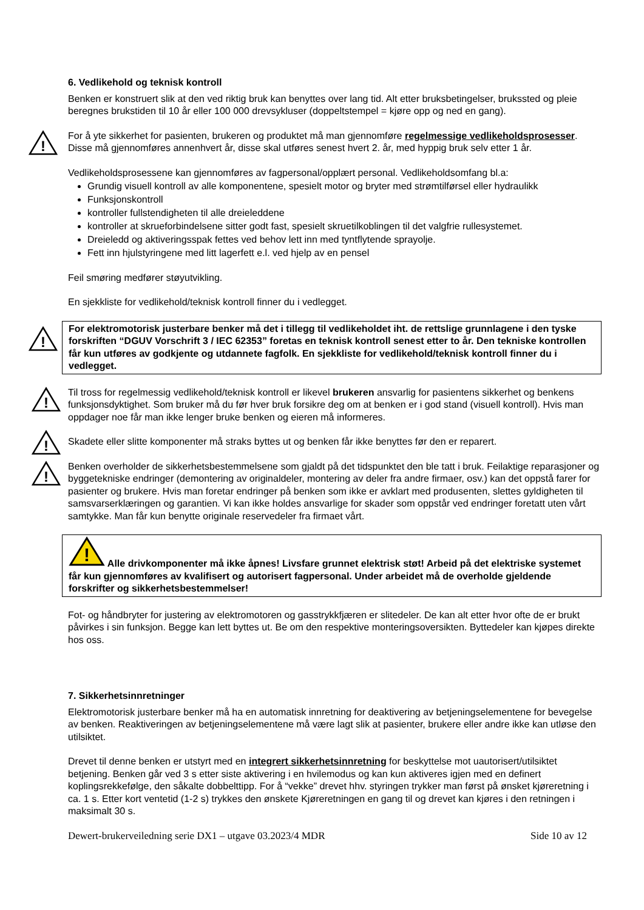6. Vedlikehold og teknisk kontroll
Benken er konstruert slik at den ved riktig bruk kan benyttes over lang tid. Alt etter bruksbetingelser, brukssted og pleie beregnes brukstiden til 10 år eller 100 000 drevsykluser (doppeltstempel = kjøre opp og ned en gang).
!
For å yte sikkerhet for pasienten, brukeren og produktet må man gjennomføre regelmessige vedlikeholdsprosesser. Disse må gjennomføres annenhvert år, disse skal utføres senest hvert 2. år, med hyppig bruk selv etter 1 år.
Vedlikeholdsprosessene kan gjennomføres av fagpersonal/opplært personal. Vedlikeholdsomfang bl.a:
Grundig visuell kontroll av alle komponentene, spesielt motor og bryter med strømtilførsel eller hydraulikk
Funksjonskontroll
kontroller fullstendigheten til alle dreieleddene
kontroller at skrueforbindelsene sitter godt fast, spesielt skruetilkoblingen til det valgfrie rullesystemet.
Dreieledd og aktiveringsspak fettes ved behov lett inn med tyntflytende sprayolje.
Fett inn hjulstyringene med litt lagerfett e.l. ved hjelp av en pensel
Feil smøring medfører støyutvikling.
En sjekkliste for vedlikehold/teknisk kontroll finner du i vedlegget.
!
For elektromotorisk justerbare benker må det i tillegg til vedlikeholdet iht. de rettslige grunnlagene i den tyske forskriften “DGUV Vorschrift 3 / IEC 62353” foretas en teknisk kontroll senest etter to år. Den tekniske kontrollen får kun utføres av godkjente og utdannete fagfolk. En sjekkliste for vedlikehold/teknisk kontroll finner du i vedlegget.
!
Til tross for regelmessig vedlikehold/teknisk kontroll er likevel brukeren ansvarlig for pasientens sikkerhet og benkens funksjonsdyktighet. Som bruker må du før hver bruk forsikre deg om at benken er i god stand (visuell kontroll). Hvis man oppdager noe får man ikke lenger bruke benken og eieren må informeres.
!
Skadete eller slitte komponenter må straks byttes ut og benken får ikke benyttes før den er reparert.
!
Benken overholder de sikkerhetsbestemmelsene som gjaldt på det tidspunktet den ble tatt i bruk. Feilaktige reparasjoner og byggetekniske endringer (demontering av originaldeler, montering av deler fra andre firmaer, osv.) kan det oppstå farer for pasienter og brukere. Hvis man foretar endringer på benken som ikke er avklart med produsenten, slettes gyldigheten til samsvarserklæringen og garantien. Vi kan ikke holdes ansvarlige for skader som oppstår ved endringer foretatt uten vårt samtykke. Man får kun benytte originale reservedeler fra firmaet vårt.
!
Alle drivkomponenter må ikke åpnes! Livsfare grunnet elektrisk støt! Arbeid på det elektriske systemet får kun gjennomføres av kvalifisert og autorisert fagpersonal. Under arbeidet må de overholde gjeldende forskrifter og sikkerhetsbestemmelser!
Fot- og håndbryter for justering av elektromotoren og gasstrykkfjæren er slitedeler. De kan alt etter hvor ofte de er brukt påvirkes i sin funksjon. Begge kan lett byttes ut. Be om den respektive monteringsoversikten. Byttedeler kan kjøpes direkte hos oss.
7. Sikkerhetsinnretninger
Elektromotorisk justerbare benker må ha en automatisk innretning for deaktivering av betjeningselementene for bevegelse av benken. Reaktiveringen av betjeningselementene må være lagt slik at pasienter, brukere eller andre ikke kan utløse den utilsiktet.
Drevet til denne benken er utstyrt med en integrert sikkerhetsinnretning for beskyttelse mot uautorisert/utilsiktet betjening. Benken går ved 3 s etter siste aktivering i en hvilemodus og kan kun aktiveres igjen med en definert koplingsrekkefølge, den såkalte dobbelttipp. For å “vekke” drevet hhv. styringen trykker man først på ønsket kjøreretning i ca. 1 s. Etter kort ventetid (1-2 s) trykkes den ønskete Kjøreretningen en gang til og drevet kan kjøres i den retningen i maksimalt 30 s.
Dewert-brukerveiledning serie DX1 – utgave 03.2023/4 MDR Side 10 av 12